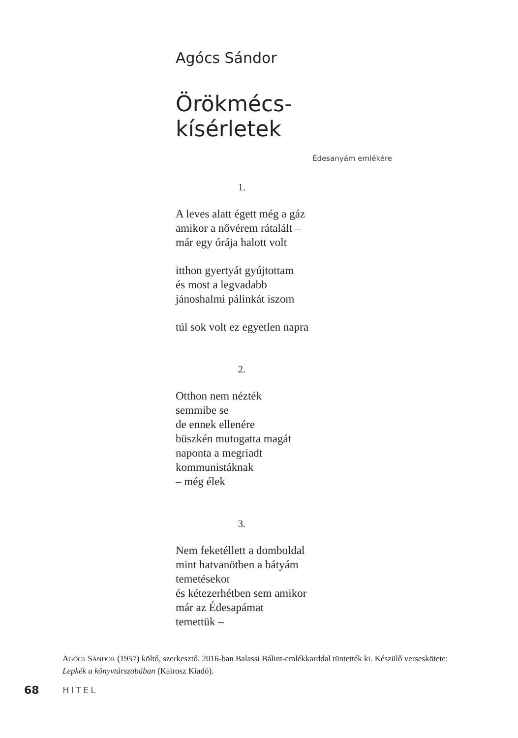Agócs Sándor
Örökmécs-kísérletek
Édesanyám emlékére
1.
A leves alatt égett még a gáz
amikor a nővérem rátalált –
már egy órája halott volt
itthon gyertyát gyújtottam
és most a legvadabb
jánoshalmi pálinkát iszom
túl sok volt ez egyetlen napra
2.
Otthon nem nézték
semmibe se
de ennek ellenére
büszkén mutogatta magát
naponta a megriadt
kommunistáknak
– még élek
3.
Nem feketéllett a domboldal
mint hatvanötben a bátyám
temetésekor
és kétezerhétben sem amikor
már az Édesapámat
temettük –
AGÓCS SÁNDOR (1957) költő, szerkesztő. 2016-ban Balassi Bálint-emlékkarddal tüntették ki. Készülő verseskötete: Lepkék a könyvtárszobában (Kairosz Kiadó).
68 HITEL